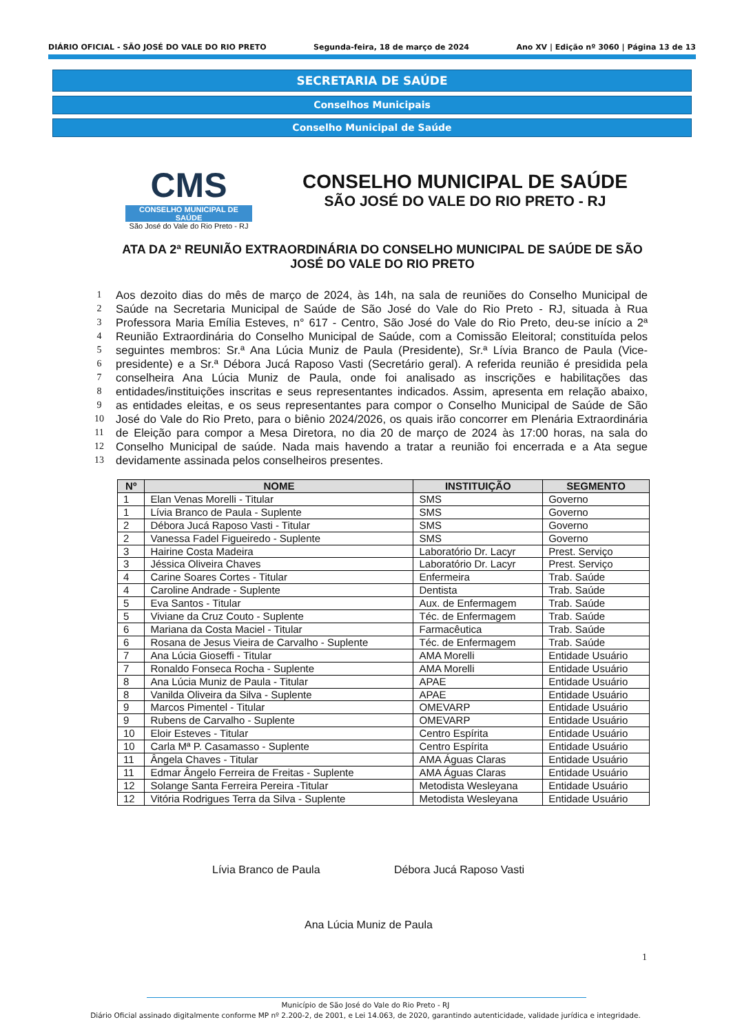DIÁRIO OFICIAL - SÃO JOSÉ DO VALE DO RIO PRETO Segunda-feira, 18 de março de 2024 Ano XV | Edição nº 3060 | Página 13 de 13
SECRETARIA DE SAÚDE
Conselhos Municipais
Conselho Municipal de Saúde
CMS
CONSELHO MUNICIPAL DE SAÚDE
São José do Vale do Rio Preto - RJ
CONSELHO MUNICIPAL DE SAÚDE
SÃO JOSÉ DO VALE DO RIO PRETO - RJ
ATA DA 2ª REUNIÃO EXTRAORDINÁRIA DO CONSELHO MUNICIPAL DE SAÚDE DE SÃO JOSÉ DO VALE DO RIO PRETO
1 Aos dezoito dias do mês de março de 2024, às 14h, na sala de reuniões do Conselho Municipal de
2 Saúde na Secretaria Municipal de Saúde de São José do Vale do Rio Preto - RJ, situada à Rua
3 Professora Maria Emília Esteves, n° 617 - Centro, São José do Vale do Rio Preto, deu-se início a 2ª
4 Reunião Extraordinária do Conselho Municipal de Saúde, com a Comissão Eleitoral; constituída pelos
5 seguintes membros: Sr.ª Ana Lúcia Muniz de Paula (Presidente), Sr.ª Lívia Branco de Paula (Vice-
6 presidente) e a Sr.ª Débora Jucá Raposo Vasti (Secretário geral). A referida reunião é presidida pela
7 conselheira Ana Lúcia Muniz de Paula, onde foi analisado as inscrições e habilitações das
8 entidades/instituições inscritas e seus representantes indicados. Assim, apresenta em relação abaixo,
9 as entidades eleitas, e os seus representantes para compor o Conselho Municipal de Saúde de São
10 José do Vale do Rio Preto, para o biênio 2024/2026, os quais irão concorrer em Plenária Extraordinária
11 de Eleição para compor a Mesa Diretora, no dia 20 de março de 2024 às 17:00 horas, na sala do
12 Conselho Municipal de saúde. Nada mais havendo a tratar a reunião foi encerrada e a Ata segue
13 devidamente assinada pelos conselheiros presentes.
| Nº | NOME | INSTITUIÇÃO | SEGMENTO |
| --- | --- | --- | --- |
| 1 | Elan Venas Morelli - Titular | SMS | Governo |
| 1 | Lívia Branco de Paula - Suplente | SMS | Governo |
| 2 | Débora Jucá Raposo Vasti - Titular | SMS | Governo |
| 2 | Vanessa Fadel Figueiredo - Suplente | SMS | Governo |
| 3 | Hairine Costa Madeira | Laboratório Dr. Lacyr | Prest. Serviço |
| 3 | Jéssica Oliveira Chaves | Laboratório Dr. Lacyr | Prest. Serviço |
| 4 | Carine Soares Cortes - Titular | Enfermeira | Trab. Saúde |
| 4 | Caroline Andrade - Suplente | Dentista | Trab. Saúde |
| 5 | Eva Santos - Titular | Aux. de Enfermagem | Trab. Saúde |
| 5 | Viviane da Cruz Couto - Suplente | Téc. de Enfermagem | Trab. Saúde |
| 6 | Mariana da Costa Maciel - Titular | Farmacêutica | Trab. Saúde |
| 6 | Rosana de Jesus Vieira de Carvalho - Suplente | Téc. de Enfermagem | Trab. Saúde |
| 7 | Ana Lúcia Gioseffi - Titular | AMA Morelli | Entidade Usuário |
| 7 | Ronaldo Fonseca Rocha - Suplente | AMA Morelli | Entidade Usuário |
| 8 | Ana Lúcia Muniz de Paula - Titular | APAE | Entidade Usuário |
| 8 | Vanilda Oliveira da Silva - Suplente | APAE | Entidade Usuário |
| 9 | Marcos Pimentel - Titular | OMEVARP | Entidade Usuário |
| 9 | Rubens de Carvalho - Suplente | OMEVARP | Entidade Usuário |
| 10 | Eloir Esteves - Titular | Centro Espírita | Entidade Usuário |
| 10 | Carla Mª P. Casamasso - Suplente | Centro Espírita | Entidade Usuário |
| 11 | Ângela Chaves - Titular | AMA Águas Claras | Entidade Usuário |
| 11 | Edmar Ângelo Ferreira de Freitas - Suplente | AMA Águas Claras | Entidade Usuário |
| 12 | Solange Santa Ferreira Pereira -Titular | Metodista Wesleyana | Entidade Usuário |
| 12 | Vitória Rodrigues Terra da Silva - Suplente | Metodista Wesleyana | Entidade Usuário |
Lívia Branco de Paula Débora Jucá Raposo Vasti
Ana Lúcia Muniz de Paula
1
Município de São José do Vale do Rio Preto - RJ
Diário Oficial assinado digitalmente conforme MP nº 2.200-2, de 2001, e Lei 14.063, de 2020, garantindo autenticidade, validade jurídica e integridade.